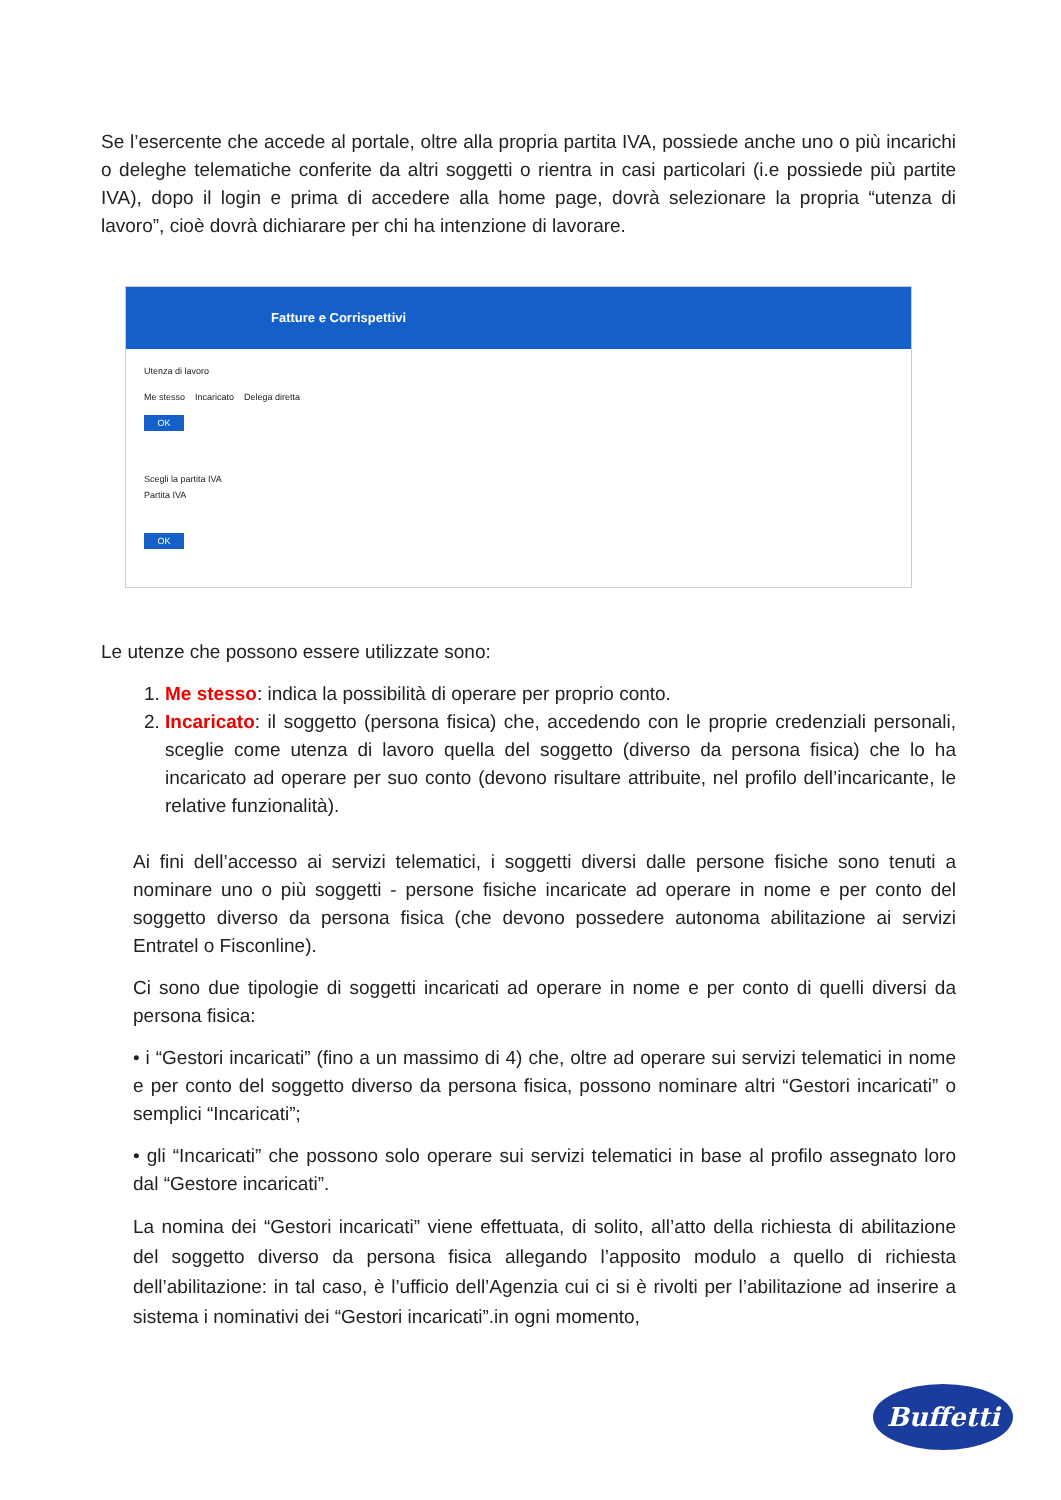Se l’esercente che accede al portale, oltre alla propria partita IVA, possiede anche uno o più incarichi o deleghe telematiche conferite da altri soggetti o rientra in casi particolari (i.e possiede più partite IVA), dopo il login e prima di accedere alla home page, dovrà selezionare la propria “utenza di lavoro”, cioè dovrà dichiarare per chi ha intenzione di lavorare.
Fatture e Corrispettivi
Utenza di lavoro
Me stesso Incaricato Delega diretta
OK
Scegli la partita IVA
Partita IVA
OK
Le utenze che possono essere utilizzate sono:
1. Me stesso: indica la possibilità di operare per proprio conto.
2. Incaricato: il soggetto (persona fisica) che, accedendo con le proprie credenziali personali, sceglie come utenza di lavoro quella del soggetto (diverso da persona fisica) che lo ha incaricato ad operare per suo conto (devono risultare attribuite, nel profilo dell’incaricante, le relative funzionalità).
Ai fini dell’accesso ai servizi telematici, i soggetti diversi dalle persone fisiche sono tenuti a nominare uno o più soggetti - persone fisiche incaricate ad operare in nome e per conto del soggetto diverso da persona fisica (che devono possedere autonoma abilitazione ai servizi Entratel o Fisconline).
Ci sono due tipologie di soggetti incaricati ad operare in nome e per conto di quelli diversi da persona fisica:
• i “Gestori incaricati” (fino a un massimo di 4) che, oltre ad operare sui servizi telematici in nome e per conto del soggetto diverso da persona fisica, possono nominare altri “Gestori incaricati” o semplici “Incaricati”;
• gli “Incaricati” che possono solo operare sui servizi telematici in base al profilo assegnato loro dal “Gestore incaricati”.
La nomina dei “Gestori incaricati” viene effettuata, di solito, all’atto della richiesta di abilitazione del soggetto diverso da persona fisica allegando l’apposito modulo a quello di richiesta dell’abilitazione: in tal caso, è l’ufficio dell’Agenzia cui ci si è rivolti per l’abilitazione ad inserire a sistema i nominativi dei “Gestori incaricati”.in ogni momento,
Buffetti